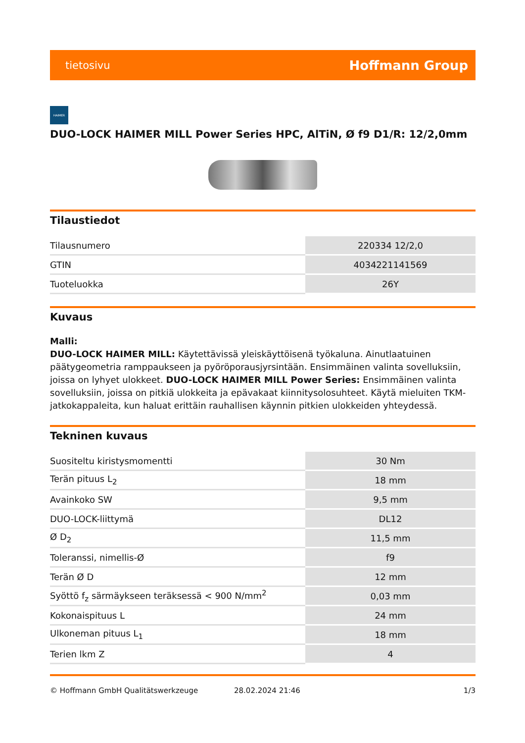tietosivu Hoffmann Group
HAIMER
DUO-LOCK HAIMER MILL Power Series HPC, AlTiN, Ø f9 D1/R: 12/2,0mm
Tilaustiedot
| Tilausnumero | 220334 12/2,0 |
| GTIN | 4034221141569 |
| Tuoteluokka | 26Y |
Kuvaus
Malli:
DUO-LOCK HAIMER MILL: Käytettävissä yleiskäyttöisenä työkaluna. Ainutlaatuinen päätygeometria ramppaukseen ja pyöröporausjyrsintään. Ensimmäinen valinta sovelluksiin, joissa on lyhyet ulokkeet. DUO-LOCK HAIMER MILL Power Series: Ensimmäinen valinta sovelluksiin, joissa on pitkiä ulokkeita ja epävakaat kiinnitysolosuhteet. Käytä mieluiten TKM-jatkokappaleita, kun haluat erittäin rauhallisen käynnin pitkien ulokkeiden yhteydessä.
Tekninen kuvaus
| Suositeltu kiristysmomentti | 30 Nm |
| Terän pituus L<sub>2</sub> | 18 mm |
| Avainkoko SW | 9,5 mm |
| DUO-LOCK-liittymä | DL12 |
| Ø D<sub>2</sub> | 11,5 mm |
| Toleranssi, nimellis-Ø | f9 |
| Terän Ø D | 12 mm |
| Syöttö f<sub>z</sub> särmäykseen teräksessä < 900 N/mm<sup>2</sup> | 0,03 mm |
| Kokonaispituus L | 24 mm |
| Ulkoneman pituus L<sub>1</sub> | 18 mm |
| Terien lkm Z | 4 |
© Hoffmann GmbH Qualitätswerkzeuge 28.02.2024 21:46 1/3